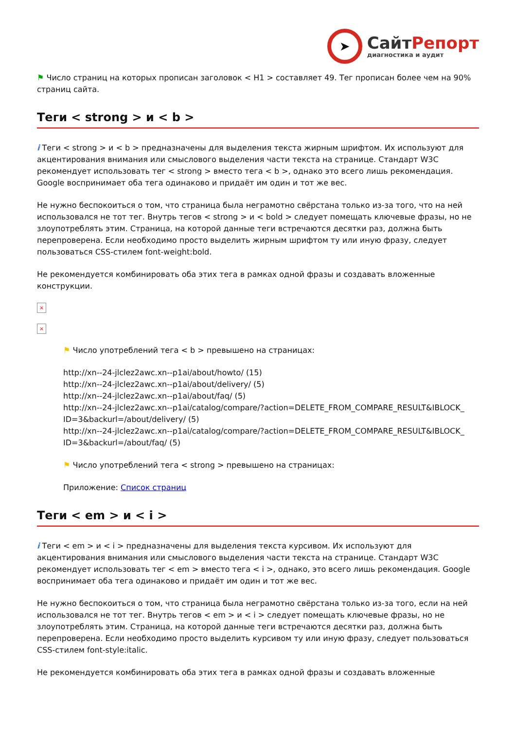➤
СайтРепорт
диагностика и аудит
⚑ Число страниц на которых прописан заголовок < H1 > составляет 49. Тег прописан более чем на 90% страниц сайта.
Теги < strong > и < b >
i Теги < strong > и < b > предназначены для выделения текста жирным шрифтом. Их используют для акцентирования внимания или смыслового выделения части текста на странице. Стандарт W3C рекомендует использовать тег < strong > вместо тега < b >, однако это всего лишь рекомендация. Google воспринимает оба тега одинаково и придаёт им один и тот же вес.
Не нужно беспокоиться о том, что страница была неграмотно свёрстана только из-за того, что на ней использовался не тот тег. Внутрь тегов < strong > и < bold > следует помещать ключевые фразы, но не злоупотреблять этим. Страница, на которой данные теги встречаются десятки раз, должна быть перепроверена. Если необходимо просто выделить жирным шрифтом ту или иную фразу, следует пользоваться CSS-стилем font-weight:bold.
Не рекомендуется комбинировать оба этих тега в рамках одной фразы и создавать вложенные конструкции.
×
×
⚑ Число употреблений тега < b > превышено на страницах:
http://xn--24-jlclez2awc.xn--p1ai/about/howto/ (15)
http://xn--24-jlclez2awc.xn--p1ai/about/delivery/ (5)
http://xn--24-jlclez2awc.xn--p1ai/about/faq/ (5)
http://xn--24-jlclez2awc.xn--p1ai/catalog/compare/?action=DELETE_FROM_COMPARE_RESULT&IBLOCK_ ID=3&backurl=/about/delivery/ (5)
http://xn--24-jlclez2awc.xn--p1ai/catalog/compare/?action=DELETE_FROM_COMPARE_RESULT&IBLOCK_ ID=3&backurl=/about/faq/ (5)
⚑ Число употреблений тега < strong > превышено на страницах:
Приложение: Список страниц
Теги < em > и < i >
i Теги < em > и < i > предназначены для выделения текста курсивом. Их используют для акцентирования внимания или смыслового выделения части текста на странице. Стандарт W3C рекомендует использовать тег < em > вместо тега < i >, однако, это всего лишь рекомендация. Google воспринимает оба тега одинаково и придаёт им один и тот же вес.
Не нужно беспокоиться о том, что страница была неграмотно свёрстана только из-за того, если на ней использовался не тот тег. Внутрь тегов < em > и < i > следует помещать ключевые фразы, но не злоупотреблять этим. Страница, на которой данные теги встречаются десятки раз, должна быть перепроверена. Если необходимо просто выделить курсивом ту или иную фразу, следует пользоваться CSS-стилем font-style:italic.
Не рекомендуется комбинировать оба этих тега в рамках одной фразы и создавать вложенные